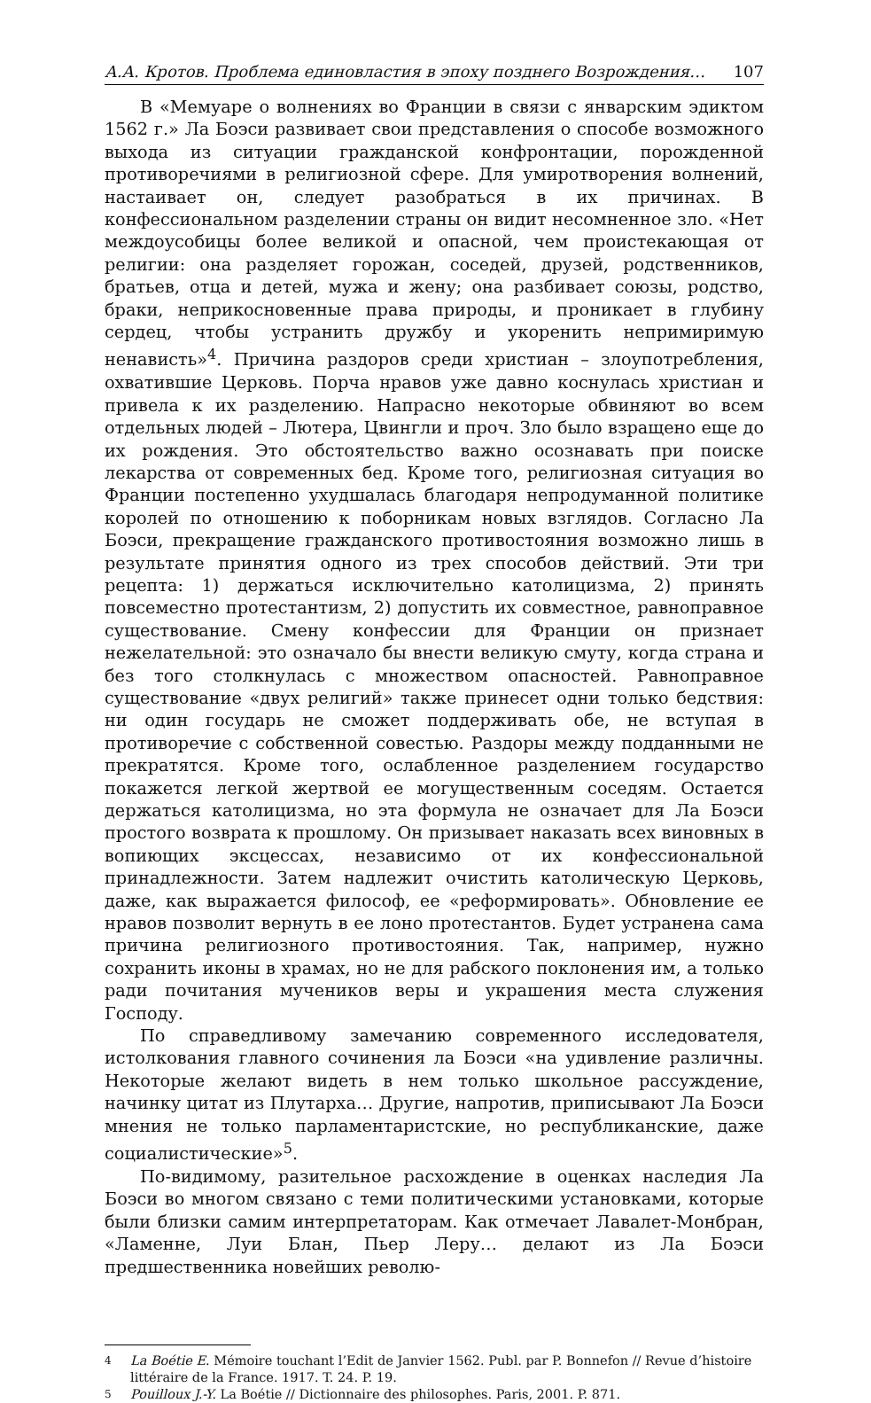А.А. Кротов. Проблема единовластия в эпоху позднего Возрождения… 107
В «Мемуаре о волнениях во Франции в связи с январским эдиктом 1562 г.» Ла Боэси развивает свои представления о способе возможного выхода из ситуации гражданской конфронтации, порожденной противоречиями в религиозной сфере. Для умиротворения волнений, настаивает он, следует разобраться в их причинах. В конфессиональном разделении страны он видит несомненное зло. «Нет междоусобицы более великой и опасной, чем проистекающая от религии: она разделяет горожан, соседей, друзей, родственников, братьев, отца и детей, мужа и жену; она разбивает союзы, родство, браки, неприкосновенные права природы, и проникает в глубину сердец, чтобы устранить дружбу и укоренить непримиримую ненависть»<sup>4</sup>. Причина раздоров среди христиан – злоупотребления, охватившие Церковь. Порча нравов уже давно коснулась христиан и привела к их разделению. Напрасно некоторые обвиняют во всем отдельных людей – Лютера, Цвингли и проч. Зло было взращено еще до их рождения. Это обстоятельство важно осознавать при поиске лекарства от современных бед. Кроме того, религиозная ситуация во Франции постепенно ухудшалась благодаря непродуманной политике королей по отношению к поборникам новых взглядов. Согласно Ла Боэси, прекращение гражданского противостояния возможно лишь в результате принятия одного из трех способов действий. Эти три рецепта: 1) держаться исключительно католицизма, 2) принять повсеместно протестантизм, 2) допустить их совместное, равноправное существование. Смену конфессии для Франции он признает нежелательной: это означало бы внести великую смуту, когда страна и без того столкнулась с множеством опасностей. Равноправное существование «двух религий» также принесет одни только бедствия: ни один государь не сможет поддерживать обе, не вступая в противоречие с собственной совестью. Раздоры между подданными не прекратятся. Кроме того, ослабленное разделением государство покажется легкой жертвой ее могущественным соседям. Остается держаться католицизма, но эта формула не означает для Ла Боэси простого возврата к прошлому. Он призывает наказать всех виновных в вопиющих эксцессах, независимо от их конфессиональной принадлежности. Затем надлежит очистить католическую Церковь, даже, как выражается философ, ее «реформировать». Обновление ее нравов позволит вернуть в ее лоно протестантов. Будет устранена сама причина религиозного противостояния. Так, например, нужно сохранить иконы в храмах, но не для рабского поклонения им, а только ради почитания мучеников веры и украшения места служения Господу.
По справедливому замечанию современного исследователя, истолкования главного сочинения ла Боэси «на удивление различны. Некоторые желают видеть в нем только школьное рассуждение, начинку цитат из Плутарха… Другие, напротив, приписывают Ла Боэси мнения не только парламентаристские, но республиканские, даже социалистические»<sup>5</sup>.
По-видимому, разительное расхождение в оценках наследия Ла Боэси во многом связано с теми политическими установками, которые были близки самим интерпретаторам. Как отмечает Лавалет-Монбран, «Ламенне, Луи Блан, Пьер Леру… делают из Ла Боэси предшественника новейших револю-
4 La Boétie E. Mémoire touchant l’Edit de Janvier 1562. Publ. par P. Bonnefon // Revue d’histoire littéraire de la France. 1917. T. 24. P. 19.
5 Pouilloux J.-Y. La Boétie // Dictionnaire des philosophes. Paris, 2001. P. 871.